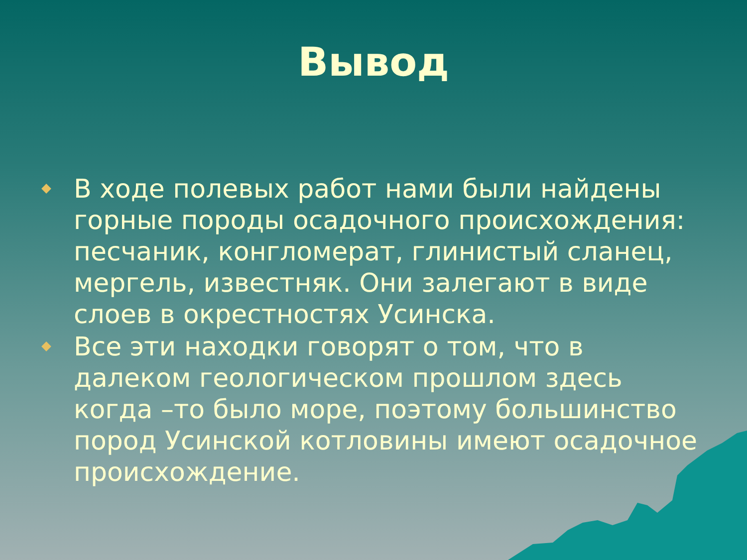Вывод
В ходе полевых работ нами были найдены горные породы осадочного происхождения: песчаник, конгломерат, глинистый сланец, мергель, известняк. Они залегают в виде слоев в окрестностях Усинска.
Все эти находки говорят о том, что в далеком геологическом прошлом здесь когда –то было море, поэтому большинство пород Усинской котловины имеют осадочное происхождение.